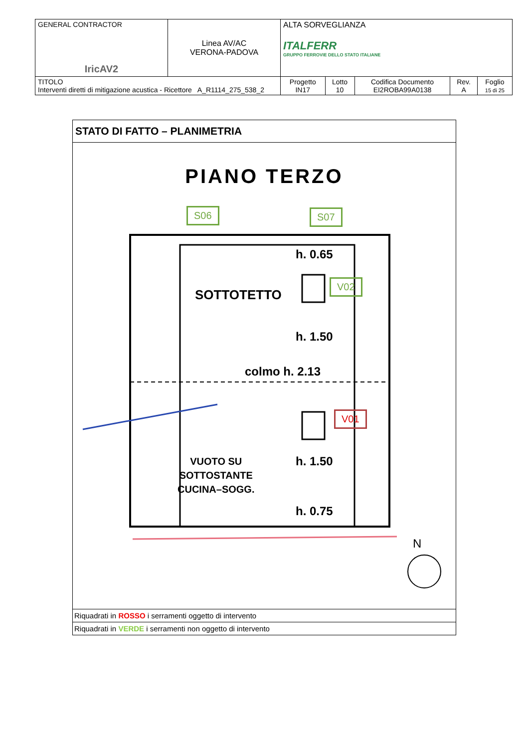| GENERAL CONTRACTOR IricAV2 | Linea AV/AC VERONA-PADOVA | ALTA SORVEGLIANZA ITALFERR GRUPPO FERROVIE DELLO STATO ITALIANE | | | | |
| TITOLO Interventi diretti di mitigazione acustica - Ricettore A_R1114_275_538_2 | | Progetto IN17 | Lotto 10 | Codifica Documento EI2ROBA99A0138 | Rev. A | Foglio 15 di 25 |
STATO DI FATTO – PLANIMETRIA
PIANO TERZO
S06 S07
V02
V01
h. 0.65
SOTTOTETTO
h. 1.50
colmo h. 2.13
h. 1.50
VUOTO SU
SOTTOSTANTE
CUCINA–SOGG.
h. 0.75
N
Riquadrati in ROSSO i serramenti oggetto di intervento
Riquadrati in VERDE i serramenti non oggetto di intervento